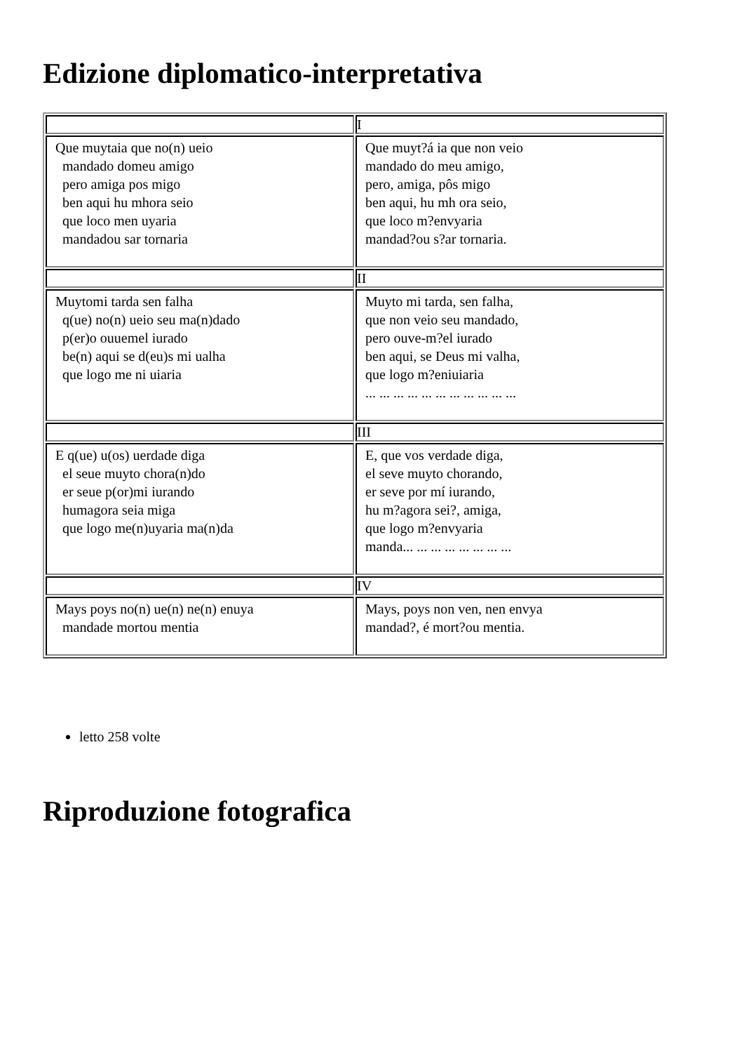Edizione diplomatico-interpretativa
| | I |
| Que muytaia que no(n) ueio mandado domeu amigo pero amiga pos migo ben aqui hu mhora seio que loco men uyaria mandadou sar tornaria | Que muyt?á ia que non veio mandado do meu amigo, pero, amiga, pôs migo ben aqui, hu mh ora seio, que loco m?envyaria mandad?ou s?ar tornaria. |
| | II |
| Muytomi tarda sen falha q(ue) no(n) ueio seu ma(n)dado p(er)o ouuemel iurado be(n) aqui se d(eu)s mi ualha que logo me ni uiaria | Muyto mi tarda, sen falha, que non veio seu mandado, pero ouve-m?el iurado ben aqui, se Deus mi valha, que logo m?eniuiaria ... ... ... ... ... ... ... ... ... ... ... |
| | III |
| E q(ue) u(os) uerdade diga el seue muyto chora(n)do er seue p(or)mi iurando humagora seia miga que logo me(n)uyaria ma(n)da | E, que vos verdade diga, el seve muyto chorando, er seve por mí iurando, hu m?agora sei?, amiga, que logo m?envyaria manda... ... ... ... ... ... ... ... |
| | IV |
| Mays poys no(n) ue(n) ne(n) enuya mandade mortou mentia | Mays, poys non ven, nen envya mandad?, é mort?ou mentia. |
letto 258 volte
Riproduzione fotografica